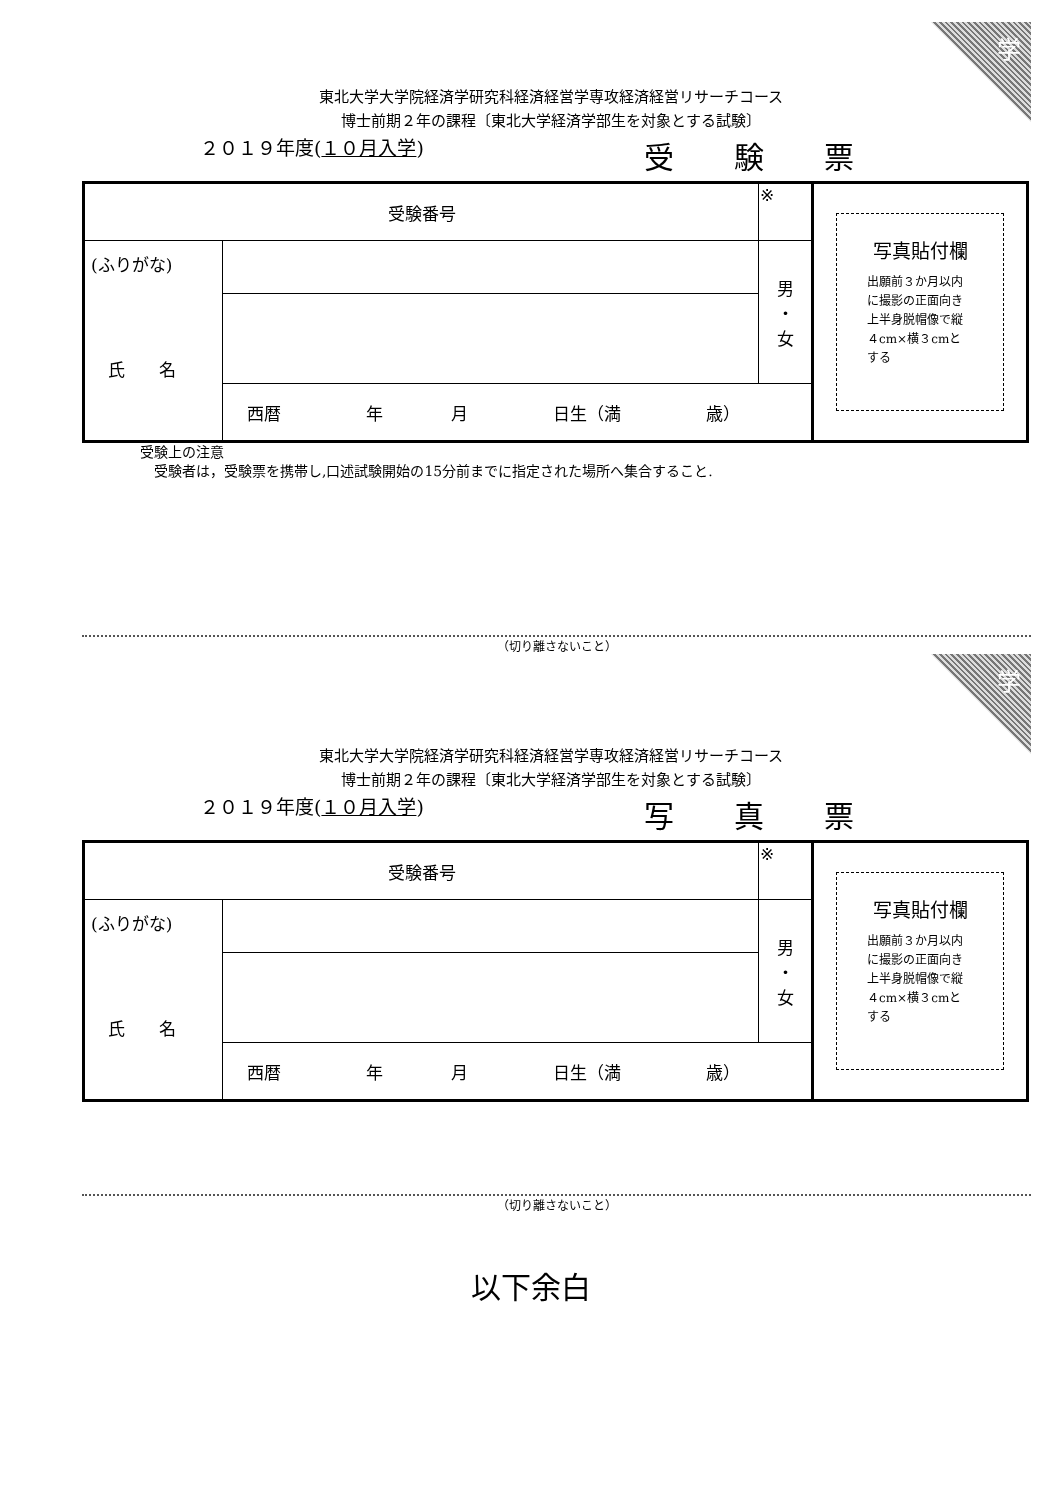学
東北大学大学院経済学研究科経済経営学専攻経済経営リサーチコース
博士前期２年の課程〔東北大学経済学部生を対象とする試験〕
２０１９年度(１０月入学) 受験票
| 受験番号 | | ※ | | 写真貼付欄 出願前３か月以内に撮影の正面向き上半身脱帽像で縦４cm×横３cmとする |
| (ふりがな) 氏 名 | | | 男 ・ 女 | |
| | 西暦 年 月 日生（満 歳） | | | |
受験上の注意
　受験者は，受験票を携帯し,口述試験開始の15分前までに指定された場所へ集合すること.
（切り離さないこと）
学
東北大学大学院経済学研究科経済経営学専攻経済経営リサーチコース
博士前期２年の課程〔東北大学経済学部生を対象とする試験〕
２０１９年度(１０月入学) 写真票
| 受験番号 | | ※ | | 写真貼付欄 出願前３か月以内に撮影の正面向き上半身脱帽像で縦４cm×横３cmとする |
| (ふりがな) 氏 名 | | | 男 ・ 女 | |
| | 西暦 年 月 日生（満 歳） | | | |
（切り離さないこと）
以下余白